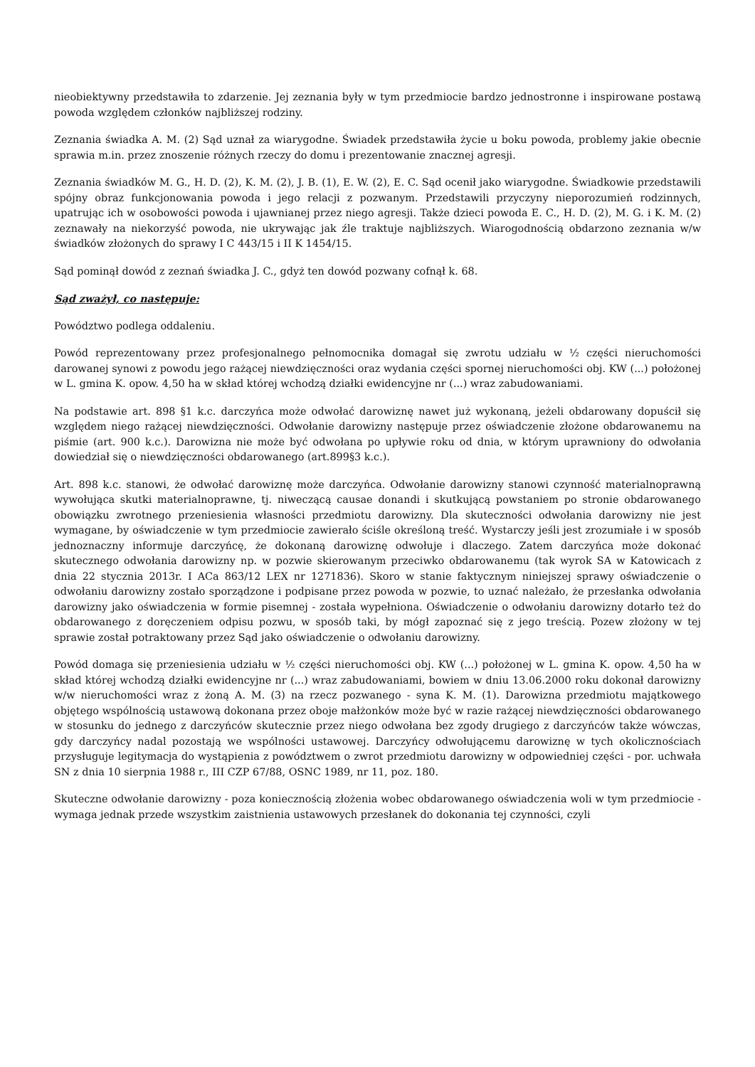nieobiektywny przedstawiła to zdarzenie. Jej zeznania były w tym przedmiocie bardzo jednostronne i inspirowane postawą powoda względem członków najbliższej rodziny.
Zeznania świadka A. M. (2) Sąd uznał za wiarygodne. Świadek przedstawiła życie u boku powoda, problemy jakie obecnie sprawia m.in. przez znoszenie różnych rzeczy do domu i prezentowanie znacznej agresji.
Zeznania świadków M. G., H. D. (2), K. M. (2), J. B. (1), E. W. (2), E. C. Sąd ocenił jako wiarygodne. Świadkowie przedstawili spójny obraz funkcjonowania powoda i jego relacji z pozwanym. Przedstawili przyczyny nieporozumień rodzinnych, upatrując ich w osobowości powoda i ujawnianej przez niego agresji. Także dzieci powoda E. C., H. D. (2), M. G. i K. M. (2) zeznawały na niekorzyść powoda, nie ukrywając jak źle traktuje najbliższych. Wiarogodnością obdarzono zeznania w/w świadków złożonych do sprawy I C 443/15 i II K 1454/15.
Sąd pominął dowód z zeznań świadka J. C., gdyż ten dowód pozwany cofnął k. 68.
Sąd zważył, co następuje:
Powództwo podlega oddaleniu.
Powód reprezentowany przez profesjonalnego pełnomocnika domagał się zwrotu udziału w ½ części nieruchomości darowanej synowi z powodu jego rażącej niewdzięczności oraz wydania części spornej nieruchomości obj. KW (...) położonej w L. gmina K. opow. 4,50 ha w skład której wchodzą działki ewidencyjne nr (...) wraz zabudowaniami.
Na podstawie art. 898 §1 k.c. darczyńca może odwołać darowiznę nawet już wykonaną, jeżeli obdarowany dopuścił się względem niego rażącej niewdzięczności. Odwołanie darowizny następuje przez oświadczenie złożone obdarowanemu na piśmie (art. 900 k.c.). Darowizna nie może być odwołana po upływie roku od dnia, w którym uprawniony do odwołania dowiedział się o niewdzięczności obdarowanego (art.899§3 k.c.).
Art. 898 k.c. stanowi, że odwołać darowiznę może darczyńca. Odwołanie darowizny stanowi czynność materialnoprawną wywołująca skutki materialnoprawne, tj. niweczącą causae donandi i skutkującą powstaniem po stronie obdarowanego obowiązku zwrotnego przeniesienia własności przedmiotu darowizny. Dla skuteczności odwołania darowizny nie jest wymagane, by oświadczenie w tym przedmiocie zawierało ściśle określoną treść. Wystarczy jeśli jest zrozumiałe i w sposób jednoznaczny informuje darczyńcę, że dokonaną darowiznę odwołuje i dlaczego. Zatem darczyńca może dokonać skutecznego odwołania darowizny np. w pozwie skierowanym przeciwko obdarowanemu (tak wyrok SA w Katowicach z dnia 22 stycznia 2013r. I ACa 863/12 LEX nr 1271836). Skoro w stanie faktycznym niniejszej sprawy oświadczenie o odwołaniu darowizny zostało sporządzone i podpisane przez powoda w pozwie, to uznać należało, że przesłanka odwołania darowizny jako oświadczenia w formie pisemnej - została wypełniona. Oświadczenie o odwołaniu darowizny dotarło też do obdarowanego z doręczeniem odpisu pozwu, w sposób taki, by mógł zapoznać się z jego treścią. Pozew złożony w tej sprawie został potraktowany przez Sąd jako oświadczenie o odwołaniu darowizny.
Powód domaga się przeniesienia udziału w ½ części nieruchomości obj. KW (...) położonej w L. gmina K. opow. 4,50 ha w skład której wchodzą działki ewidencyjne nr (...) wraz zabudowaniami, bowiem w dniu 13.06.2000 roku dokonał darowizny w/w nieruchomości wraz z żoną A. M. (3) na rzecz pozwanego - syna K. M. (1). Darowizna przedmiotu majątkowego objętego wspólnością ustawową dokonana przez oboje małżonków może być w razie rażącej niewdzięczności obdarowanego w stosunku do jednego z darczyńców skutecznie przez niego odwołana bez zgody drugiego z darczyńców także wówczas, gdy darczyńcy nadal pozostają we wspólności ustawowej. Darczyńcy odwołującemu darowiznę w tych okolicznościach przysługuje legitymacja do wystąpienia z powództwem o zwrot przedmiotu darowizny w odpowiedniej części - por. uchwała SN z dnia 10 sierpnia 1988 r., III CZP 67/88, OSNC 1989, nr 11, poz. 180.
Skuteczne odwołanie darowizny - poza koniecznością złożenia wobec obdarowanego oświadczenia woli w tym przedmiocie - wymaga jednak przede wszystkim zaistnienia ustawowych przesłanek do dokonania tej czynności, czyli